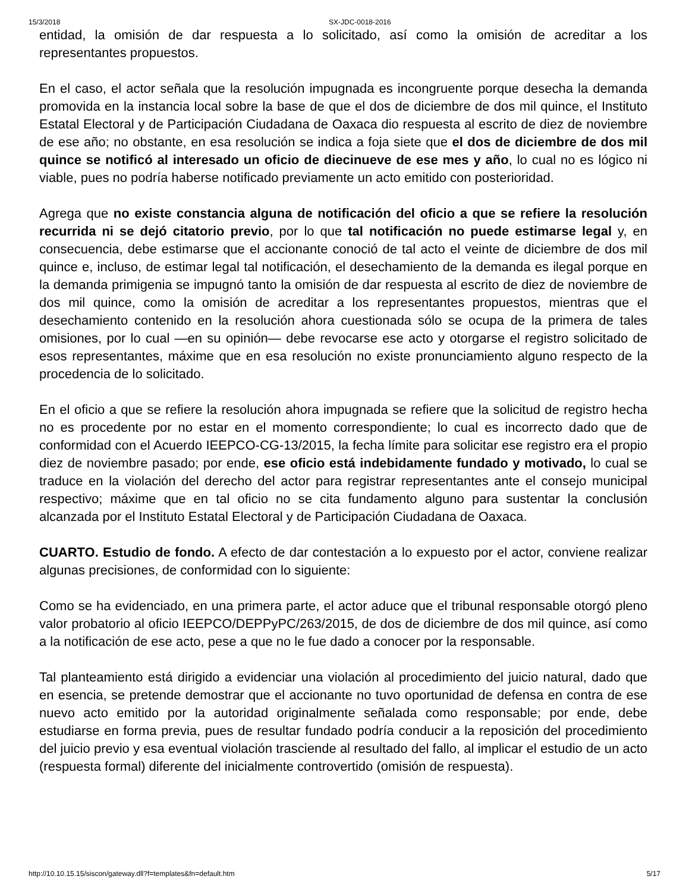15/3/2018 SX-JDC-0018-2016
entidad, la omisión de dar respuesta a lo solicitado, así como la omisión de acreditar a los representantes propuestos.
En el caso, el actor señala que la resolución impugnada es incongruente porque desecha la demanda promovida en la instancia local sobre la base de que el dos de diciembre de dos mil quince, el Instituto Estatal Electoral y de Participación Ciudadana de Oaxaca dio respuesta al escrito de diez de noviembre de ese año; no obstante, en esa resolución se indica a foja siete que el dos de diciembre de dos mil quince se notificó al interesado un oficio de diecinueve de ese mes y año, lo cual no es lógico ni viable, pues no podría haberse notificado previamente un acto emitido con posterioridad.
Agrega que no existe constancia alguna de notificación del oficio a que se refiere la resolución recurrida ni se dejó citatorio previo, por lo que tal notificación no puede estimarse legal y, en consecuencia, debe estimarse que el accionante conoció de tal acto el veinte de diciembre de dos mil quince e, incluso, de estimar legal tal notificación, el desechamiento de la demanda es ilegal porque en la demanda primigenia se impugnó tanto la omisión de dar respuesta al escrito de diez de noviembre de dos mil quince, como la omisión de acreditar a los representantes propuestos, mientras que el desechamiento contenido en la resolución ahora cuestionada sólo se ocupa de la primera de tales omisiones, por lo cual —en su opinión— debe revocarse ese acto y otorgarse el registro solicitado de esos representantes, máxime que en esa resolución no existe pronunciamiento alguno respecto de la procedencia de lo solicitado.
En el oficio a que se refiere la resolución ahora impugnada se refiere que la solicitud de registro hecha no es procedente por no estar en el momento correspondiente; lo cual es incorrecto dado que de conformidad con el Acuerdo IEEPCO-CG-13/2015, la fecha límite para solicitar ese registro era el propio diez de noviembre pasado; por ende, ese oficio está indebidamente fundado y motivado, lo cual se traduce en la violación del derecho del actor para registrar representantes ante el consejo municipal respectivo; máxime que en tal oficio no se cita fundamento alguno para sustentar la conclusión alcanzada por el Instituto Estatal Electoral y de Participación Ciudadana de Oaxaca.
CUARTO. Estudio de fondo. A efecto de dar contestación a lo expuesto por el actor, conviene realizar algunas precisiones, de conformidad con lo siguiente:
Como se ha evidenciado, en una primera parte, el actor aduce que el tribunal responsable otorgó pleno valor probatorio al oficio IEEPCO/DEPPyPC/263/2015, de dos de diciembre de dos mil quince, así como a la notificación de ese acto, pese a que no le fue dado a conocer por la responsable.
Tal planteamiento está dirigido a evidenciar una violación al procedimiento del juicio natural, dado que en esencia, se pretende demostrar que el accionante no tuvo oportunidad de defensa en contra de ese nuevo acto emitido por la autoridad originalmente señalada como responsable; por ende, debe estudiarse en forma previa, pues de resultar fundado podría conducir a la reposición del procedimiento del juicio previo y esa eventual violación trasciende al resultado del fallo, al implicar el estudio de un acto (respuesta formal) diferente del inicialmente controvertido (omisión de respuesta).
http://10.10.15.15/siscon/gateway.dll?f=templates&fn=default.htm 5/17